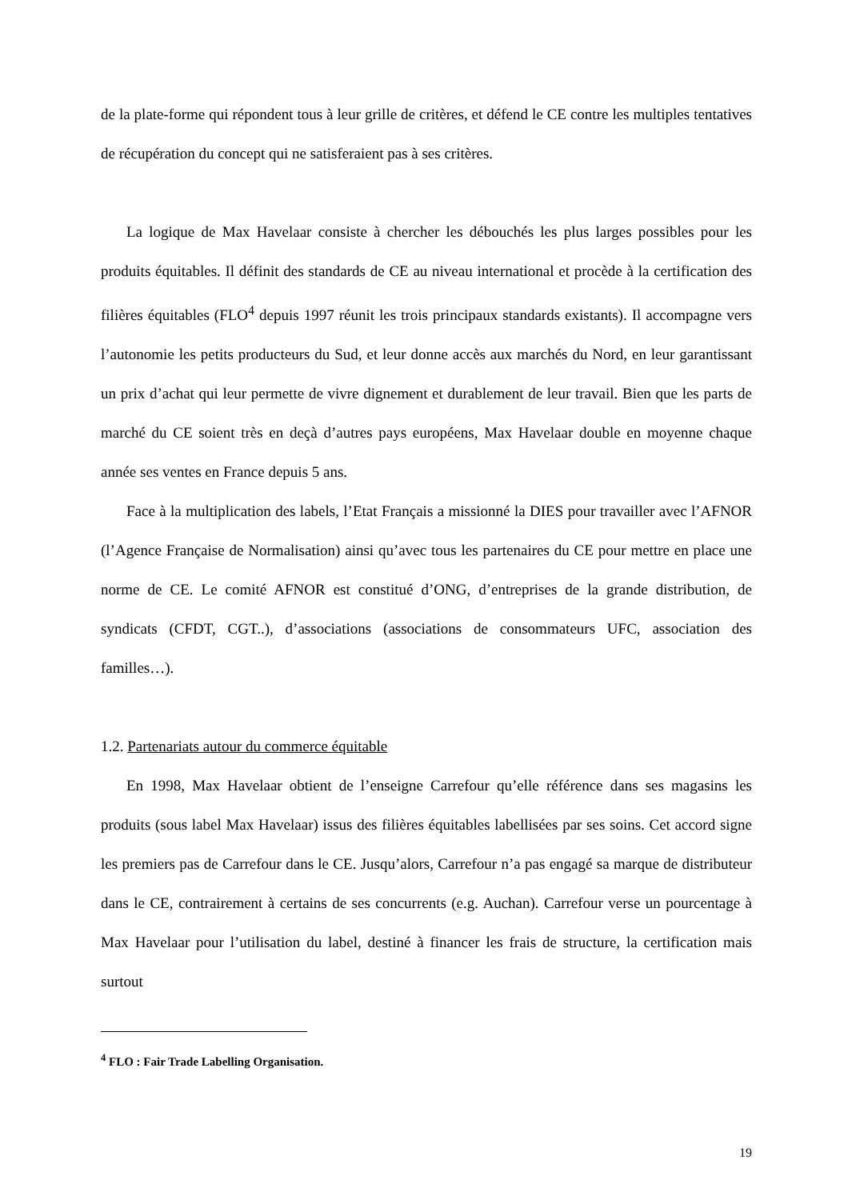de la plate-forme qui répondent tous à leur grille de critères, et défend le CE contre les multiples tentatives de récupération du concept qui ne satisferaient pas à ses critères.
La logique de Max Havelaar consiste à chercher les débouchés les plus larges possibles pour les produits équitables. Il définit des standards de CE au niveau international et procède à la certification des filières équitables (FLO<sup>4</sup> depuis 1997 réunit les trois principaux standards existants). Il accompagne vers l’autonomie les petits producteurs du Sud, et leur donne accès aux marchés du Nord, en leur garantissant un prix d’achat qui leur permette de vivre dignement et durablement de leur travail. Bien que les parts de marché du CE soient très en deçà d’autres pays européens, Max Havelaar double en moyenne chaque année ses ventes en France depuis 5 ans.
Face à la multiplication des labels, l’Etat Français a missionné la DIES pour travailler avec l’AFNOR (l’Agence Française de Normalisation) ainsi qu’avec tous les partenaires du CE pour mettre en place une norme de CE. Le comité AFNOR est constitué d’ONG, d’entreprises de la grande distribution, de syndicats (CFDT, CGT..), d’associations (associations de consommateurs UFC, association des familles…).
1.2. Partenariats autour du commerce équitable
En 1998, Max Havelaar obtient de l’enseigne Carrefour qu’elle référence dans ses magasins les produits (sous label Max Havelaar) issus des filières équitables labellisées par ses soins. Cet accord signe les premiers pas de Carrefour dans le CE. Jusqu’alors, Carrefour n’a pas engagé sa marque de distributeur dans le CE, contrairement à certains de ses concurrents (e.g. Auchan). Carrefour verse un pourcentage à Max Havelaar pour l’utilisation du label, destiné à financer les frais de structure, la certification mais surtout
<sup>4</sup> FLO : Fair Trade Labelling Organisation.
19